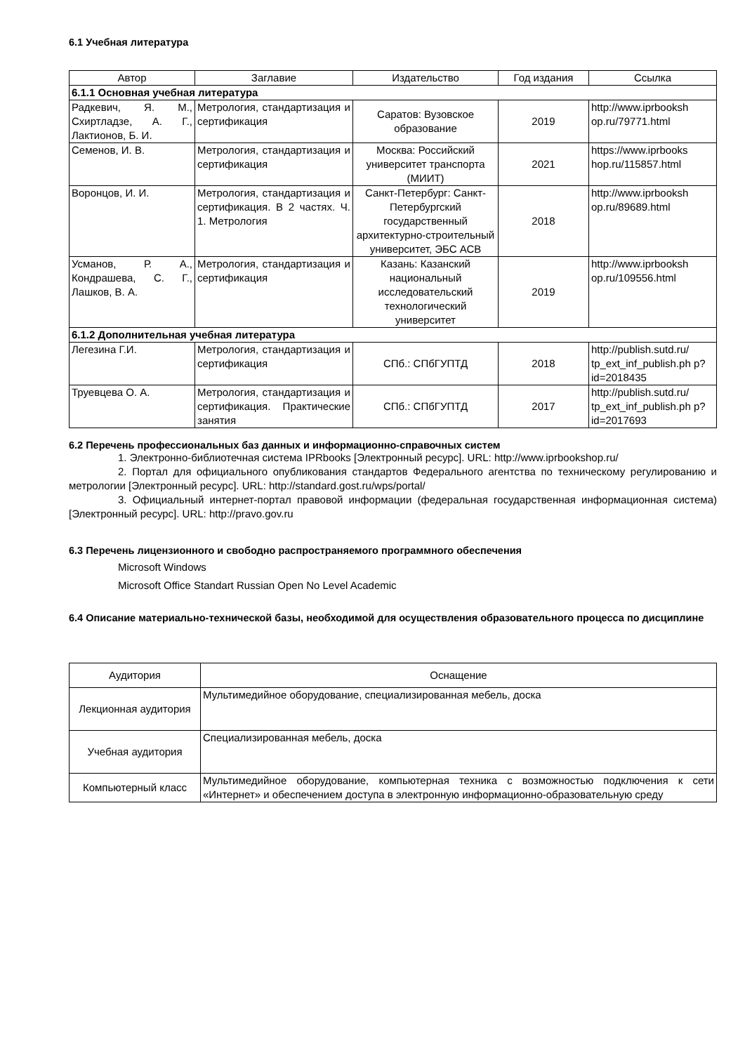6.1 Учебная литература
| Автор | Заглавие | Издательство | Год издания | Ссылка |
| --- | --- | --- | --- | --- |
| 6.1.1 Основная учебная литература | | | | |
| Радкевич, Я. М., Схиртладзе, А. Г., Лактионов, Б. И. | Метрология, стандартизация и сертификация | Саратов: Вузовское образование | 2019 | http://www.iprbooksh op.ru/79771.html |
| Семенов, И. В. | Метрология, стандартизация и сертификация | Москва: Российский университет транспорта (МИИТ) | 2021 | https://www.iprbooks hop.ru/115857.html |
| Воронцов, И. И. | Метрология, стандартизация и сертификация. В 2 частях. Ч. 1. Метрология | Санкт-Петербург: Санкт-Петербургский государственный архитектурно-строительный университет, ЭБС АСВ | 2018 | http://www.iprbooksh op.ru/89689.html |
| Усманов, Р. А., Кондрашева, С. Г., Лашков, В. А. | Метрология, стандартизация и сертификация | Казань: Казанский национальный исследовательский технологический университет | 2019 | http://www.iprbooksh op.ru/109556.html |
| 6.1.2 Дополнительная учебная литература | | | | |
| Легезина Г.И. | Метрология, стандартизация и сертификация | СПб.: СПбГУПТД | 2018 | http://publish.sutd.ru/ tp_ext_inf_publish.ph p?id=2018435 |
| Труевцева О. А. | Метрология, стандартизация и сертификация. Практические занятия | СПб.: СПбГУПТД | 2017 | http://publish.sutd.ru/ tp_ext_inf_publish.ph p?id=2017693 |
6.2 Перечень профессиональных баз данных и информационно-справочных систем
1. Электронно-библиотечная система IPRbooks [Электронный ресурс]. URL: http://www.iprbookshop.ru/
2. Портал для официального опубликования стандартов Федерального агентства по техническому регулированию и метрологии [Электронный ресурс]. URL: http://standard.gost.ru/wps/portal/
3. Официальный интернет-портал правовой информации (федеральная государственная информационная система) [Электронный ресурс]. URL: http://pravo.gov.ru
6.3 Перечень лицензионного и свободно распространяемого программного обеспечения
Microsoft Windows
Microsoft Office Standart Russian Open No Level Academic
6.4 Описание материально-технической базы, необходимой для осуществления образовательного процесса по дисциплине
| Аудитория | Оснащение |
| --- | --- |
| Лекционная аудитория | Мультимедийное оборудование, специализированная мебель, доска |
| Учебная аудитория | Специализированная мебель, доска |
| Компьютерный класс | Мультимедийное оборудование, компьютерная техника с возможностью подключения к сети «Интернет» и обеспечением доступа в электронную информационно-образовательную среду |